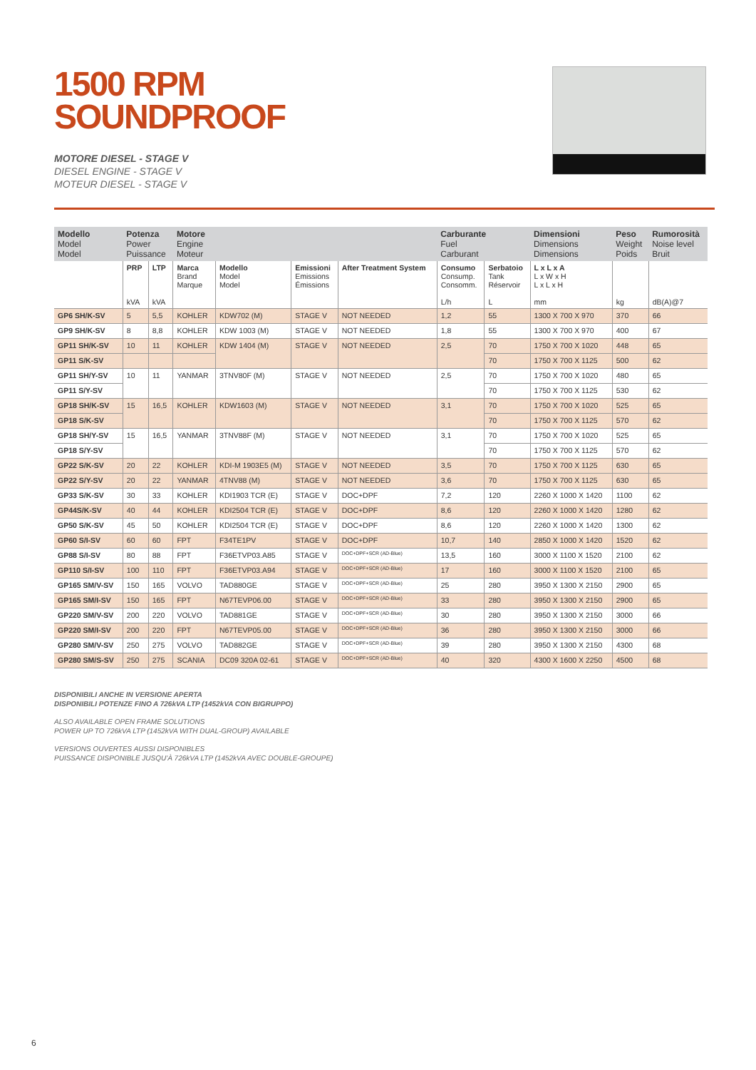1500 RPM
SOUNDPROOF
MOTORE DIESEL - STAGE V
DIESEL ENGINE - STAGE V
MOTEUR DIESEL - STAGE V
| Modello Model Model | Potenza Power Puissance | | Motore Engine Moteur | | | | Carburante Fuel Carburant | | Dimensioni Dimensions Dimensions | Peso Weight Poids | Rumorosità Noise level Bruit |
| --- | --- | --- | --- | --- | --- | --- | --- | --- | --- | --- | --- |
| | PRP kVA | LTP kVA | Marca Brand Marque | Modello Model Model | Emissioni Emissions Émissions | After Treatment System | Consumo Consump. Consomm. L/h | Serbatoio Tank Réservoir L | L x L x A L x W x H L x L x H mm | kg | dB(A)@7 |
| GP6 SH/K-SV | 5 | 5,5 | KOHLER | KDW702 (M) | STAGE V | NOT NEEDED | 1,2 | 55 | 1300 X 700 X 970 | 370 | 66 |
| GP9 SH/K-SV | 8 | 8,8 | KOHLER | KDW 1003 (M) | STAGE V | NOT NEEDED | 1,8 | 55 | 1300 X 700 X 970 | 400 | 67 |
| GP11 SH/K-SV | 10 | 11 | KOHLER | KDW 1404 (M) | STAGE V | NOT NEEDED | 2,5 | 70 | 1750 X 700 X 1020 | 448 | 65 |
| GP11 S/K-SV | | | | | | | | 70 | 1750 X 700 X 1125 | 500 | 62 |
| GP11 SH/Y-SV | 10 | 11 | YANMAR | 3TNV80F (M) | STAGE V | NOT NEEDED | 2,5 | 70 | 1750 X 700 X 1020 | 480 | 65 |
| GP11 S/Y-SV | | | | | | | | 70 | 1750 X 700 X 1125 | 530 | 62 |
| GP18 SH/K-SV | 15 | 16,5 | KOHLER | KDW1603 (M) | STAGE V | NOT NEEDED | 3,1 | 70 | 1750 X 700 X 1020 | 525 | 65 |
| GP18 S/K-SV | | | | | | | | 70 | 1750 X 700 X 1125 | 570 | 62 |
| GP18 SH/Y-SV | 15 | 16,5 | YANMAR | 3TNV88F (M) | STAGE V | NOT NEEDED | 3,1 | 70 | 1750 X 700 X 1020 | 525 | 65 |
| GP18 S/Y-SV | | | | | | | | 70 | 1750 X 700 X 1125 | 570 | 62 |
| GP22 S/K-SV | 20 | 22 | KOHLER | KDI-M 1903E5 (M) | STAGE V | NOT NEEDED | 3,5 | 70 | 1750 X 700 X 1125 | 630 | 65 |
| GP22 S/Y-SV | 20 | 22 | YANMAR | 4TNV88 (M) | STAGE V | NOT NEEDED | 3,6 | 70 | 1750 X 700 X 1125 | 630 | 65 |
| GP33 S/K-SV | 30 | 33 | KOHLER | KDI1903 TCR (E) | STAGE V | DOC+DPF | 7,2 | 120 | 2260 X 1000 X 1420 | 1100 | 62 |
| GP44S/K-SV | 40 | 44 | KOHLER | KDI2504 TCR (E) | STAGE V | DOC+DPF | 8,6 | 120 | 2260 X 1000 X 1420 | 1280 | 62 |
| GP50 S/K-SV | 45 | 50 | KOHLER | KDI2504 TCR (E) | STAGE V | DOC+DPF | 8,6 | 120 | 2260 X 1000 X 1420 | 1300 | 62 |
| GP60 S/I-SV | 60 | 60 | FPT | F34TE1PV | STAGE V | DOC+DPF | 10,7 | 140 | 2850 X 1000 X 1420 | 1520 | 62 |
| GP88 S/I-SV | 80 | 88 | FPT | F36ETVP03.A85 | STAGE V | DOC+DPF+SCR (AD-Blue) | 13,5 | 160 | 3000 X 1100 X 1520 | 2100 | 62 |
| GP110 S/I-SV | 100 | 110 | FPT | F36ETVP03.A94 | STAGE V | DOC+DPF+SCR (AD-Blue) | 17 | 160 | 3000 X 1100 X 1520 | 2100 | 65 |
| GP165 SM/V-SV | 150 | 165 | VOLVO | TAD880GE | STAGE V | DOC+DPF+SCR (AD-Blue) | 25 | 280 | 3950 X 1300 X 2150 | 2900 | 65 |
| GP165 SM/I-SV | 150 | 165 | FPT | N67TEVP06.00 | STAGE V | DOC+DPF+SCR (AD-Blue) | 33 | 280 | 3950 X 1300 X 2150 | 2900 | 65 |
| GP220 SM/V-SV | 200 | 220 | VOLVO | TAD881GE | STAGE V | DOC+DPF+SCR (AD-Blue) | 30 | 280 | 3950 X 1300 X 2150 | 3000 | 66 |
| GP220 SM/I-SV | 200 | 220 | FPT | N67TEVP05.00 | STAGE V | DOC+DPF+SCR (AD-Blue) | 36 | 280 | 3950 X 1300 X 2150 | 3000 | 66 |
| GP280 SM/V-SV | 250 | 275 | VOLVO | TAD882GE | STAGE V | DOC+DPF+SCR (AD-Blue) | 39 | 280 | 3950 X 1300 X 2150 | 4300 | 68 |
| GP280 SM/S-SV | 250 | 275 | SCANIA | DC09 320A 02-61 | STAGE V | DOC+DPF+SCR (AD-Blue) | 40 | 320 | 4300 X 1600 X 2250 | 4500 | 68 |
DISPONIBILI ANCHE IN VERSIONE APERTA
DISPONIBILI POTENZE FINO A 726kVA LTP (1452kVA CON BIGRUPPO)
ALSO AVAILABLE OPEN FRAME SOLUTIONS
POWER UP TO 726kVA LTP (1452kVA WITH DUAL-GROUP) AVAILABLE
VERSIONS OUVERTES AUSSI DISPONIBLES
PUISSANCE DISPONIBLE JUSQU'À 726kVA LTP (1452kVA AVEC DOUBLE-GROUPE)
6